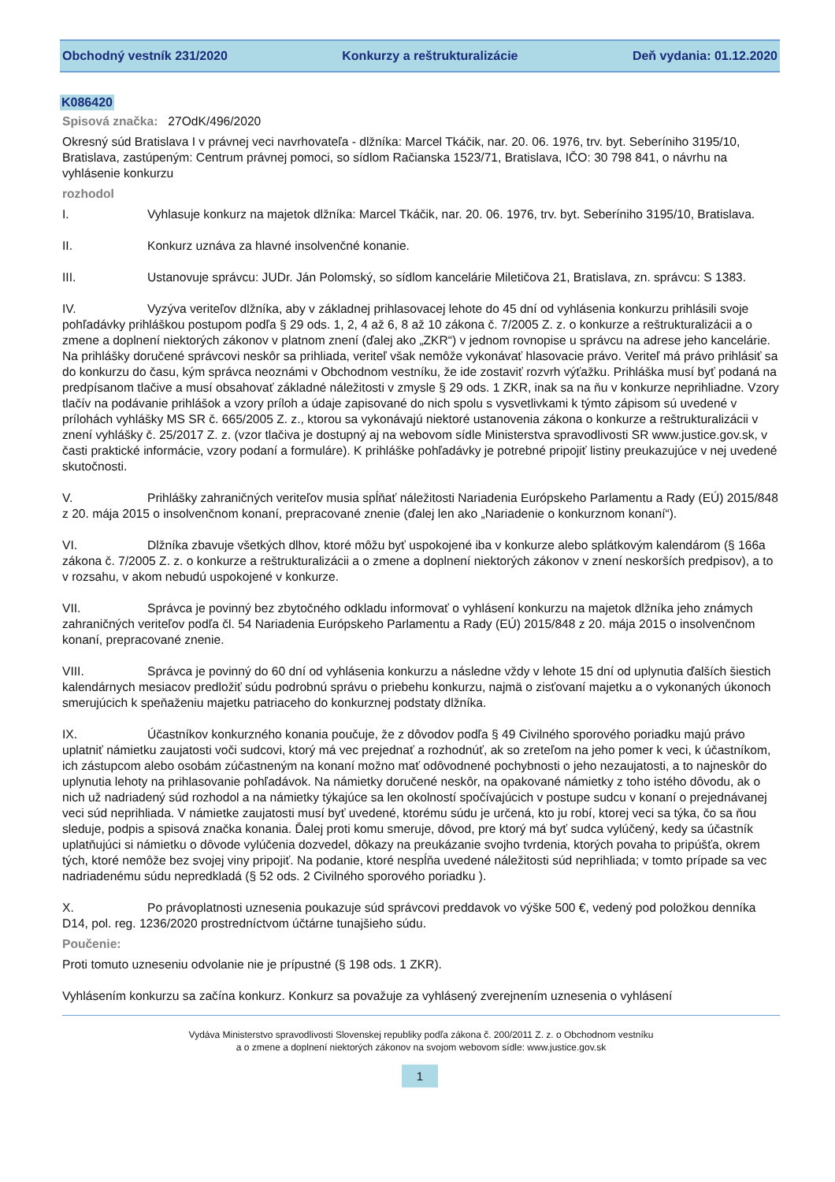Obchodný vestník 231/2020 Konkurzy a reštrukturalizácie Deň vydania: 01.12.2020
K086420
Spisová značka: 27OdK/496/2020
Okresný súd Bratislava I v právnej veci navrhovateľa - dlžníka: Marcel Tkáčik, nar. 20. 06. 1976, trv. byt. Seberíniho 3195/10, Bratislava, zastúpeným: Centrum právnej pomoci, so sídlom Račianska 1523/71, Bratislava, IČO: 30 798 841, o návrhu na vyhlásenie konkurzu
rozhodol
I. Vyhlasuje konkurz na majetok dlžníka: Marcel Tkáčik, nar. 20. 06. 1976, trv. byt. Seberíniho 3195/10, Bratislava.
II. Konkurz uznáva za hlavné insolvenčné konanie.
III. Ustanovuje správcu: JUDr. Ján Polomský, so sídlom kancelárie Miletičova 21, Bratislava, zn. správcu: S 1383.
IV. Vyzýva veriteľov dlžníka, aby v základnej prihlasovacej lehote do 45 dní od vyhlásenia konkurzu prihlásili svoje pohľadávky prihláškou postupom podľa § 29 ods. 1, 2, 4 až 6, 8 až 10 zákona č. 7/2005 Z. z. o konkurze a reštrukturalizácii a o zmene a doplnení niektorých zákonov v platnom znení (ďalej ako „ZKR“) v jednom rovnopise u správcu na adrese jeho kancelárie. Na prihlášky doručené správcovi neskôr sa prihliada, veriteľ však nemôže vykonávať hlasovacie právo. Veriteľ má právo prihlásiť sa do konkurzu do času, kým správca neoznámi v Obchodnom vestníku, že ide zostaviť rozvrh výťažku. Prihláška musí byť podaná na predpísanom tlačive a musí obsahovať základné náležitosti v zmysle § 29 ods. 1 ZKR, inak sa na ňu v konkurze neprihliadne. Vzory tlačív na podávanie prihlášok a vzory príloh a údaje zapisované do nich spolu s vysvetlivkami k týmto zápisom sú uvedené v prílohách vyhlášky MS SR č. 665/2005 Z. z., ktorou sa vykonávajú niektoré ustanovenia zákona o konkurze a reštrukturalizácii v znení vyhlášky č. 25/2017 Z. z. (vzor tlačiva je dostupný aj na webovom sídle Ministerstva spravodlivosti SR www.justice.gov.sk, v časti praktické informácie, vzory podaní a formuláre). K prihláške pohľadávky je potrebné pripojiť listiny preukazujúce v nej uvedené skutočnosti.
V. Prihlášky zahraničných veriteľov musia spĺňať náležitosti Nariadenia Európskeho Parlamentu a Rady (EÚ) 2015/848 z 20. mája 2015 o insolvenčnom konaní, prepracované znenie (ďalej len ako „Nariadenie o konkurznom konaní“).
VI. Dlžníka zbavuje všetkých dlhov, ktoré môžu byť uspokojené iba v konkurze alebo splátkovým kalendárom (§ 166a zákona č. 7/2005 Z. z. o konkurze a reštrukturalizácii a o zmene a doplnení niektorých zákonov v znení neskorších predpisov), a to v rozsahu, v akom nebudú uspokojené v konkurze.
VII. Správca je povinný bez zbytočného odkladu informovať o vyhlásení konkurzu na majetok dlžníka jeho známych zahraničných veriteľov podľa čl. 54 Nariadenia Európskeho Parlamentu a Rady (EÚ) 2015/848 z 20. mája 2015 o insolvenčnom konaní, prepracované znenie.
VIII. Správca je povinný do 60 dní od vyhlásenia konkurzu a následne vždy v lehote 15 dní od uplynutia ďalších šiestich kalendárnych mesiacov predložiť súdu podrobnú správu o priebehu konkurzu, najmä o zisťovaní majetku a o vykonaných úkonoch smerujúcich k speňaženiu majetku patriaceho do konkurznej podstaty dlžníka.
IX. Účastníkov konkurzného konania poučuje, že z dôvodov podľa § 49 Civilného sporového poriadku majú právo uplatniť námietku zaujatosti voči sudcovi, ktorý má vec prejednať a rozhodnúť, ak so zreteľom na jeho pomer k veci, k účastníkom, ich zástupcom alebo osobám zúčastneným na konaní možno mať odôvodnené pochybnosti o jeho nezaujatosti, a to najneskôr do uplynutia lehoty na prihlasovanie pohľadávok. Na námietky doručené neskôr, na opakované námietky z toho istého dôvodu, ak o nich už nadriadený súd rozhodol a na námietky týkajúce sa len okolností spočívajúcich v postupe sudcu v konaní o prejednávanej veci súd neprihliada. V námietke zaujatosti musí byť uvedené, ktorému súdu je určená, kto ju robí, ktorej veci sa týka, čo sa ňou sleduje, podpis a spisová značka konania. Ďalej proti komu smeruje, dôvod, pre ktorý má byť sudca vylúčený, kedy sa účastník uplatňujúci si námietku o dôvode vylúčenia dozvedel, dôkazy na preukázanie svojho tvrdenia, ktorých povaha to pripúšťa, okrem tých, ktoré nemôže bez svojej viny pripojiť. Na podanie, ktoré nespĺňa uvedené náležitosti súd neprihliada; v tomto prípade sa vec nadriadenému súdu nepredkladá (§ 52 ods. 2 Civilného sporového poriadku ).
X. Po právoplatnosti uznesenia poukazuje súd správcovi preddavok vo výške 500 €, vedený pod položkou denníka D14, pol. reg. 1236/2020 prostredníctvom účtárne tunajšieho súdu.
Poučenie:
Proti tomuto uzneseniu odvolanie nie je prípustné (§ 198 ods. 1 ZKR).
Vyhlásením konkurzu sa začína konkurz. Konkurz sa považuje za vyhlásený zverejnením uznesenia o vyhlásení
Vydáva Ministerstvo spravodlivosti Slovenskej republiky podľa zákona č. 200/2011 Z. z. o Obchodnom vestníku
a o zmene a doplnení niektorých zákonov na svojom webovom sídle: www.justice.gov.sk
1